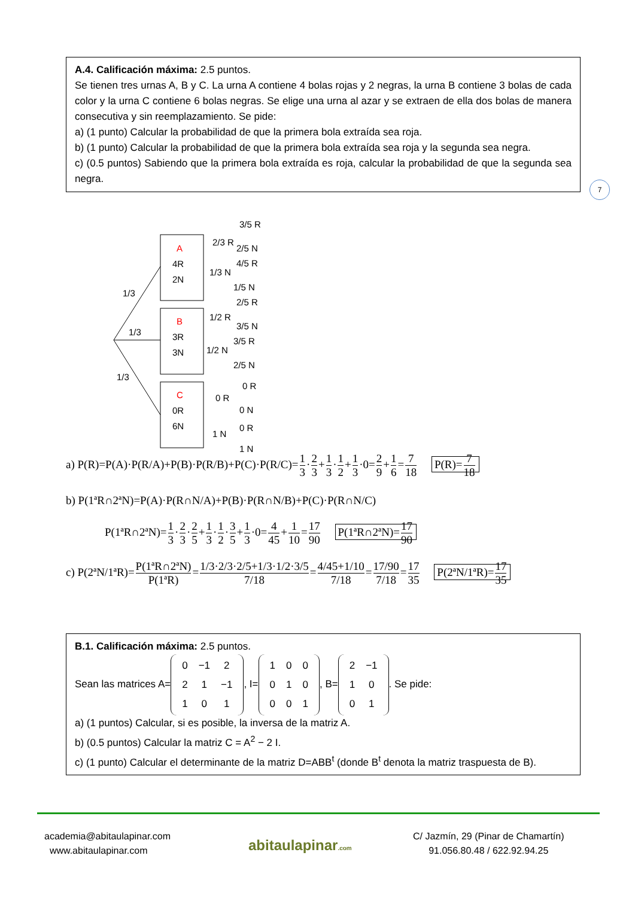A.4. Calificación máxima: 2.5 puntos.
Se tienen tres urnas A, B y C. La urna A contiene 4 bolas rojas y 2 negras, la urna B contiene 3 bolas de cada color y la urna C contiene 6 bolas negras. Se elige una urna al azar y se extraen de ella dos bolas de manera consecutiva y sin reemplazamiento. Se pide:
a) (1 punto) Calcular la probabilidad de que la primera bola extraída sea roja.
b) (1 punto) Calcular la probabilidad de que la primera bola extraída sea roja y la segunda sea negra.
c) (0.5 puntos) Sabiendo que la primera bola extraída es roja, calcular la probabilidad de que la segunda sea negra.
7
A
4R
2N
B
3R
3N
C
0R
6N
1/3
1/3
1/3
2/3 R
1/3 N
3/5 R
2/5 N
4/5 R
1/5 N
1/2 R
1/2 N
2/5 R
3/5 N
3/5 R
2/5 N
0 R
1 N
0 R
0 N
0 R
1 N
a) P(R)=P(A)·P(R/A)+P(B)·P(R/B)+P(C)·P(R/C)=1 3·2 3+1 3·1 2+1 3·0=2 9+1 6=7 18 P(R)=7 18
b) P(1ªR∩2ªN)=P(A)·P(R∩N/A)+P(B)·P(R∩N/B)+P(C)·P(R∩N/C)
P(1ªR∩2ªN)=1 3·2 3·2 5+1 3·1 2·3 5+1 3·0=4 45+1 10=17 90 P(1ªR∩2ªN)=17 90
c) P(2ªN/1ªR)=P(1ªR∩2ªN) P(1ªR)=1/3·2/3·2/5+1/3·1/2·3/5 7/18=4/45+1/10 7/18=17/90 7/18=17 35 P(2ªN/1ªR)=17 35
B.1. Calificación máxima: 2.5 puntos.
Sean las matrices A=
| 0 | −1 | 2 |
| 2 | 1 | −1 |
| 1 | 0 | 1 |
, I=
| 1 | 0 | 0 |
| 0 | 1 | 0 |
| 0 | 0 | 1 |
, B=
| 2 | −1 |
| 1 | 0 |
| 0 | 1 |
. Se pide:
a) (1 puntos) Calcular, si es posible, la inversa de la matriz A.
b) (0.5 puntos) Calcular la matriz C = A<sup>2</sup> − 2 I.
c) (1 punto) Calcular el determinante de la matriz D=ABB<sup>t</sup> (donde B<sup>t</sup> denota la matriz traspuesta de B).
academia@abitaulapinar.com
www.abitaulapinar.com
abitaulapinar.com
C/ Jazmín, 29 (Pinar de Chamartín)
91.056.80.48 / 622.92.94.25